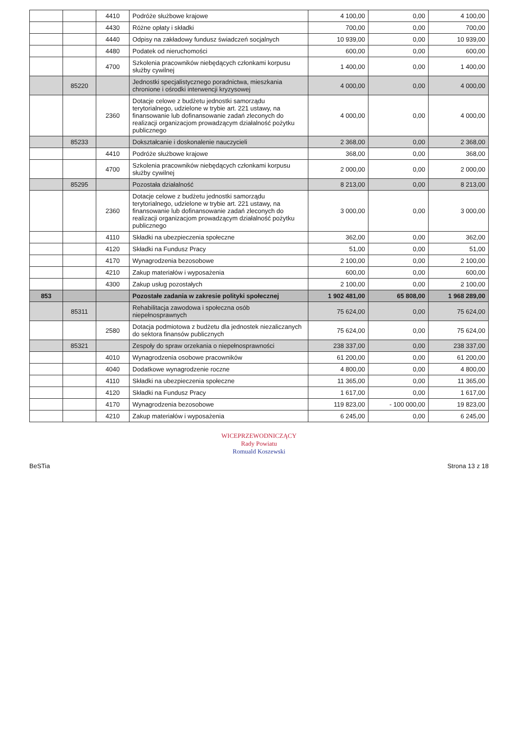| | | 4410 | Podróże służbowe krajowe | 4 100,00 | 0,00 | 4 100,00 |
| | | 4430 | Różne opłaty i składki | 700,00 | 0,00 | 700,00 |
| | | 4440 | Odpisy na zakładowy fundusz świadczeń socjalnych | 10 939,00 | 0,00 | 10 939,00 |
| | | 4480 | Podatek od nieruchomości | 600,00 | 0,00 | 600,00 |
| | | 4700 | Szkolenia pracowników niebędących członkami korpusu służby cywilnej | 1 400,00 | 0,00 | 1 400,00 |
| | 85220 | | Jednostki specjalistycznego poradnictwa, mieszkania chronione i ośrodki interwencji kryzysowej | 4 000,00 | 0,00 | 4 000,00 |
| | | 2360 | Dotacje celowe z budżetu jednostki samorządu terytorialnego, udzielone w trybie art. 221 ustawy, na finansowanie lub dofinansowanie zadań zleconych do realizacji organizacjom prowadzącym działalność pożytku publicznego | 4 000,00 | 0,00 | 4 000,00 |
| | 85233 | | Dokształcanie i doskonalenie nauczycieli | 2 368,00 | 0,00 | 2 368,00 |
| | | 4410 | Podróże służbowe krajowe | 368,00 | 0,00 | 368,00 |
| | | 4700 | Szkolenia pracowników niebędących członkami korpusu służby cywilnej | 2 000,00 | 0,00 | 2 000,00 |
| | 85295 | | Pozostała działalność | 8 213,00 | 0,00 | 8 213,00 |
| | | 2360 | Dotacje celowe z budżetu jednostki samorządu terytorialnego, udzielone w trybie art. 221 ustawy, na finansowanie lub dofinansowanie zadań zleconych do realizacji organizacjom prowadzącym działalność pożytku publicznego | 3 000,00 | 0,00 | 3 000,00 |
| | | 4110 | Składki na ubezpieczenia społeczne | 362,00 | 0,00 | 362,00 |
| | | 4120 | Składki na Fundusz Pracy | 51,00 | 0,00 | 51,00 |
| | | 4170 | Wynagrodzenia bezosobowe | 2 100,00 | 0,00 | 2 100,00 |
| | | 4210 | Zakup materiałów i wyposażenia | 600,00 | 0,00 | 600,00 |
| | | 4300 | Zakup usług pozostałych | 2 100,00 | 0,00 | 2 100,00 |
| 853 | | | Pozostałe zadania w zakresie polityki społecznej | 1 902 481,00 | 65 808,00 | 1 968 289,00 |
| | 85311 | | Rehabilitacja zawodowa i społeczna osób niepełnosprawnych | 75 624,00 | 0,00 | 75 624,00 |
| | | 2580 | Dotacja podmiotowa z budżetu dla jednostek niezaliczanych do sektora finansów publicznych | 75 624,00 | 0,00 | 75 624,00 |
| | 85321 | | Zespoły do spraw orzekania o niepełnosprawności | 238 337,00 | 0,00 | 238 337,00 |
| | | 4010 | Wynagrodzenia osobowe pracowników | 61 200,00 | 0,00 | 61 200,00 |
| | | 4040 | Dodatkowe wynagrodzenie roczne | 4 800,00 | 0,00 | 4 800,00 |
| | | 4110 | Składki na ubezpieczenia społeczne | 11 365,00 | 0,00 | 11 365,00 |
| | | 4120 | Składki na Fundusz Pracy | 1 617,00 | 0,00 | 1 617,00 |
| | | 4170 | Wynagrodzenia bezosobowe | 119 823,00 | - 100 000,00 | 19 823,00 |
| | | 4210 | Zakup materiałów i wyposażenia | 6 245,00 | 0,00 | 6 245,00 |
WICEPRZEWODNICZĄCY
Rady Powiatu
Romuald Koszewski
BeSTia Strona 13 z 18